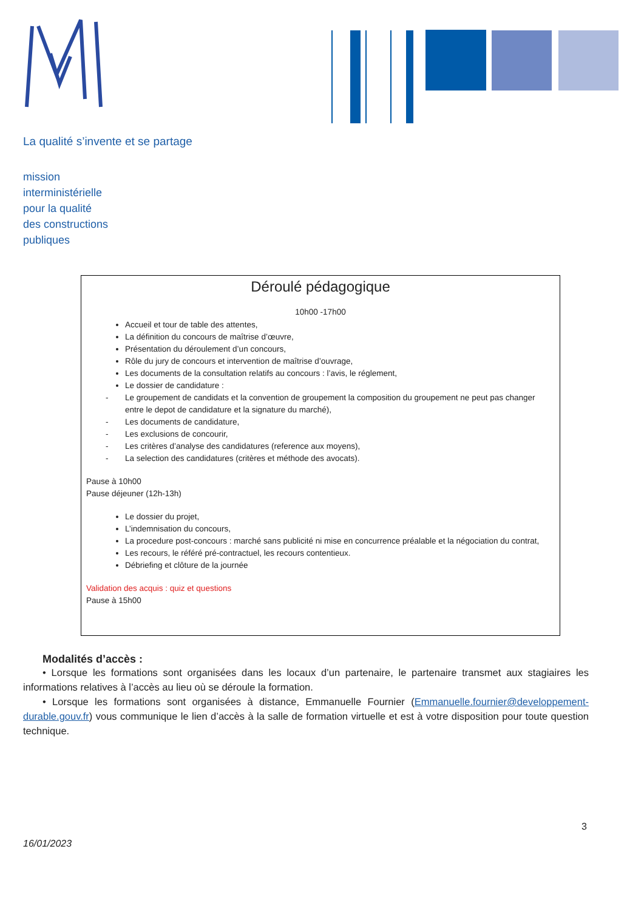La qualité s’invente et se partage
mission
interministérielle
pour la qualité
des constructions
publiques
Déroulé pédagogique
10h00 -17h00
Accueil et tour de table des attentes,
La définition du concours de maîtrise d’œuvre,
Présentation du déroulement d’un concours,
Rôle du jury de concours et intervention de maîtrise d’ouvrage,
Les documents de la consultation relatifs au concours : l’avis, le réglement,
Le dossier de candidature :
- Le groupement de candidats et la convention de groupement la composition du groupement ne peut pas changer entre le depot de candidature et la signature du marché),
- Les documents de candidature,
- Les exclusions de concourir,
- Les critères d’analyse des candidatures (reference aux moyens),
- La selection des candidatures (critères et méthode des avocats).
Pause à 10h00
Pause déjeuner (12h-13h)
Le dossier du projet,
L’indemnisation du concours,
La procedure post-concours : marché sans publicité ni mise en concurrence préalable et la négociation du contrat,
Les recours, le référé pré-contractuel, les recours contentieux.
Débriefing et clôture de la journée
Validation des acquis : quiz et questions
Pause à 15h00
Modalités d’accès :
• Lorsque les formations sont organisées dans les locaux d’un partenaire, le partenaire transmet aux stagiaires les informations relatives à l’accès au lieu où se déroule la formation.
• Lorsque les formations sont organisées à distance, Emmanuelle Fournier (Emmanuelle.fournier@developpement-durable.gouv.fr) vous communique le lien d’accès à la salle de formation virtuelle et est à votre disposition pour toute question technique.
3
16/01/2023